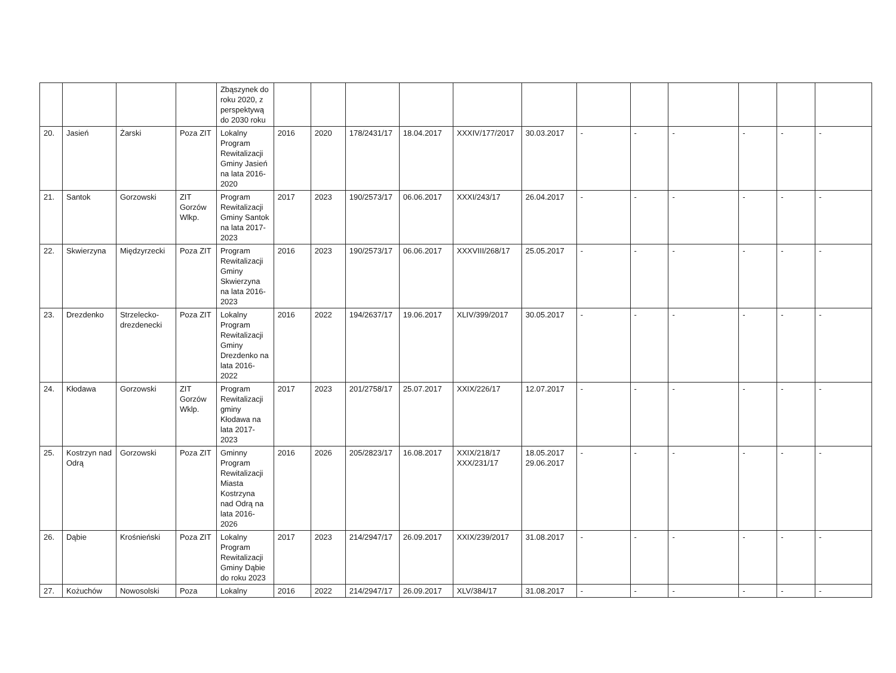| | | | | Zbąszynek do roku 2020, z perspektywą do 2030 roku | | | | | | | | | | | | |
| 20. | Jasień | Żarski | Poza ZIT | Lokalny Program Rewitalizacji Gminy Jasień na lata 2016-2020 | 2016 | 2020 | 178/2431/17 | 18.04.2017 | XXXIV/177/2017 | 30.03.2017 | - | - | - | - | - | - |
| 21. | Santok | Gorzowski | ZIT Gorzów Wlkp. | Program Rewitalizacji Gminy Santok na lata 2017-2023 | 2017 | 2023 | 190/2573/17 | 06.06.2017 | XXXI/243/17 | 26.04.2017 | - | - | - | - | - | - |
| 22. | Skwierzyna | Międzyrzecki | Poza ZIT | Program Rewitalizacji Gminy Skwierzyna na lata 2016-2023 | 2016 | 2023 | 190/2573/17 | 06.06.2017 | XXXVIII/268/17 | 25.05.2017 | - | - | - | - | - | - |
| 23. | Drezdenko | Strzelecko-drezdenecki | Poza ZIT | Lokalny Program Rewitalizacji Gminy Drezdenko na lata 2016-2022 | 2016 | 2022 | 194/2637/17 | 19.06.2017 | XLIV/399/2017 | 30.05.2017 | - | - | - | - | - | - |
| 24. | Kłodawa | Gorzowski | ZIT Gorzów Wklp. | Program Rewitalizacji gminy Kłodawa na lata 2017-2023 | 2017 | 2023 | 201/2758/17 | 25.07.2017 | XXIX/226/17 | 12.07.2017 | - | - | - | - | - | - |
| 25. | Kostrzyn nad Odrą | Gorzowski | Poza ZIT | Gminny Program Rewitalizacji Miasta Kostrzyna nad Odrą na lata 2016-2026 | 2016 | 2026 | 205/2823/17 | 16.08.2017 | XXIX/218/17 XXX/231/17 | 18.05.2017 29.06.2017 | - | - | - | - | - | - |
| 26. | Dąbie | Krośnieński | Poza ZIT | Lokalny Program Rewitalizacji Gminy Dąbie do roku 2023 | 2017 | 2023 | 214/2947/17 | 26.09.2017 | XXIX/239/2017 | 31.08.2017 | - | - | - | - | - | - |
| 27. | Kożuchów | Nowosolski | Poza | Lokalny | 2016 | 2022 | 214/2947/17 | 26.09.2017 | XLV/384/17 | 31.08.2017 | - | - | - | - | - | - |